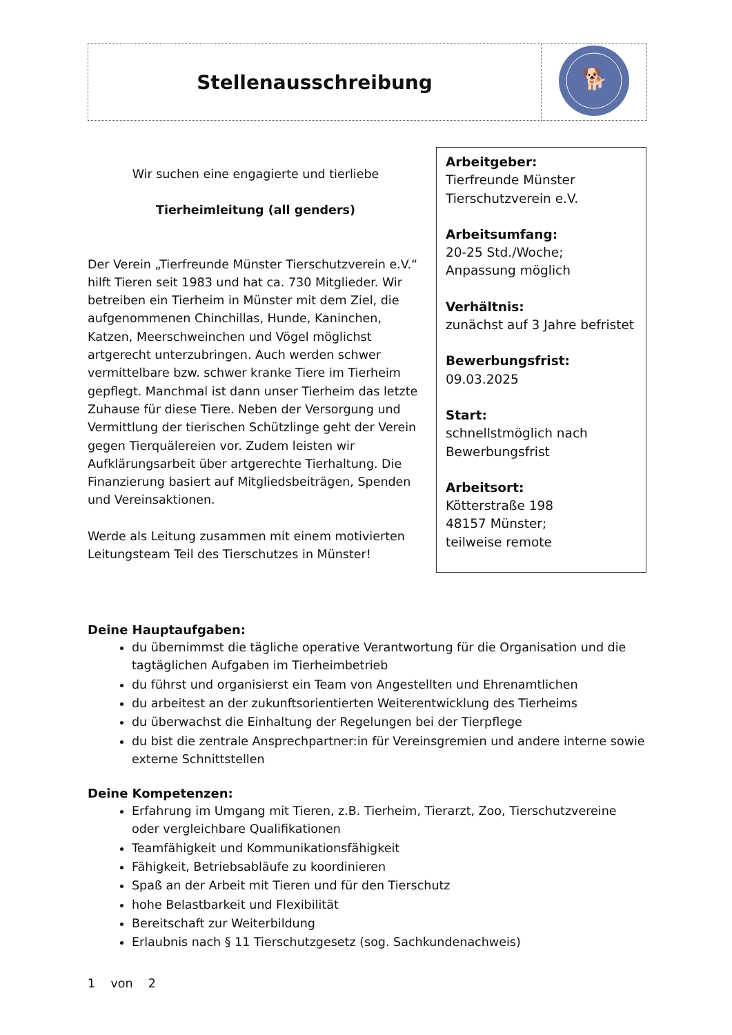| Stellenausschreibung | 🐕 |
Wir suchen eine engagierte und tierliebe
Tierheimleitung (all genders)
Der Verein „Tierfreunde Münster Tierschutzverein e.V.“ hilft Tieren seit 1983 und hat ca. 730 Mitglieder. Wir betreiben ein Tierheim in Münster mit dem Ziel, die aufgenommenen Chinchillas, Hunde, Kaninchen, Katzen, Meerschweinchen und Vögel möglichst artgerecht unterzubringen. Auch werden schwer vermittelbare bzw. schwer kranke Tiere im Tierheim gepflegt. Manchmal ist dann unser Tierheim das letzte Zuhause für diese Tiere. Neben der Versorgung und Vermittlung der tierischen Schützlinge geht der Verein gegen Tierquälereien vor. Zudem leisten wir Aufklärungsarbeit über artgerechte Tierhaltung. Die Finanzierung basiert auf Mitgliedsbeiträgen, Spenden und Vereinsaktionen.
Werde als Leitung zusammen mit einem motivierten Leitungsteam Teil des Tierschutzes in Münster!
Arbeitgeber:
Tierfreunde Münster
Tierschutzverein e.V.
Arbeitsumfang:
20-25 Std./Woche;
Anpassung möglich
Verhältnis:
zunächst auf 3 Jahre befristet
Bewerbungsfrist:
09.03.2025
Start:
schnellstmöglich nach
Bewerbungsfrist
Arbeitsort:
Kötterstraße 198
48157 Münster;
teilweise remote
Deine Hauptaufgaben:
du übernimmst die tägliche operative Verantwortung für die Organisation und die tagtäglichen Aufgaben im Tierheimbetrieb
du führst und organisierst ein Team von Angestellten und Ehrenamtlichen
du arbeitest an der zukunftsorientierten Weiterentwicklung des Tierheims
du überwachst die Einhaltung der Regelungen bei der Tierpflege
du bist die zentrale Ansprechpartner:in für Vereinsgremien und andere interne sowie externe Schnittstellen
Deine Kompetenzen:
Erfahrung im Umgang mit Tieren, z.B. Tierheim, Tierarzt, Zoo, Tierschutzvereine oder vergleichbare Qualifikationen
Teamfähigkeit und Kommunikationsfähigkeit
Fähigkeit, Betriebsabläufe zu koordinieren
Spaß an der Arbeit mit Tieren und für den Tierschutz
hohe Belastbarkeit und Flexibilität
Bereitschaft zur Weiterbildung
Erlaubnis nach § 11 Tierschutzgesetz (sog. Sachkundenachweis)
1 von 2